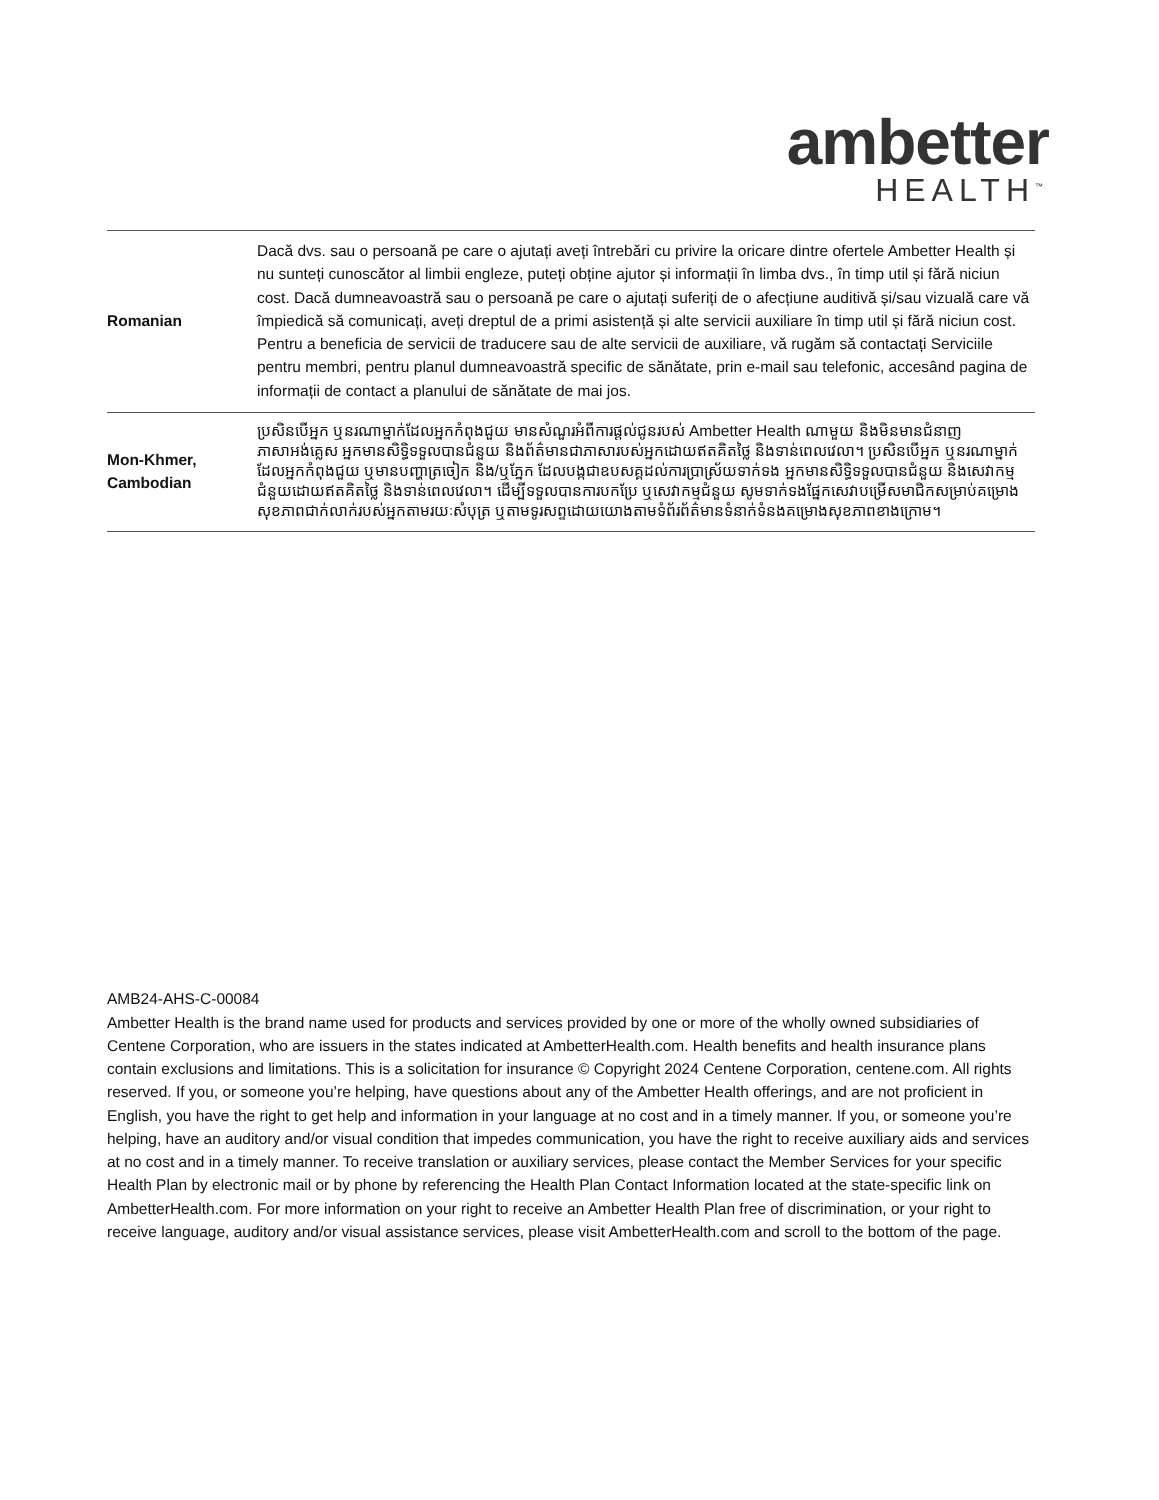ambetter
HEALTH<sup>™</sup>
| Romanian | Dacă dvs. sau o persoană pe care o ajutați aveți întrebări cu privire la oricare dintre ofertele Ambetter Health și nu sunteți cunoscător al limbii engleze, puteți obține ajutor și informații în limba dvs., în timp util și fără niciun cost. Dacă dumneavoastră sau o persoană pe care o ajutați suferiți de o afecțiune auditivă și/sau vizuală care vă împiedică să comunicați, aveți dreptul de a primi asistență și alte servicii auxiliare în timp util și fără niciun cost. Pentru a beneficia de servicii de traducere sau de alte servicii de auxiliare, vă rugăm să contactați Serviciile pentru membri, pentru planul dumneavoastră specific de sănătate, prin e-mail sau telefonic, accesând pagina de informații de contact a planului de sănătate de mai jos. |
| Mon-Khmer, Cambodian | ប្រសិនបើអ្នក ឬនរណាម្នាក់ដែលអ្នកកំពុងជួយ មានសំណួរអំពីការផ្ដល់ជូនរបស់ Ambetter Health ណាមួយ និងមិនមានជំនាញភាសាអង់គ្លេស អ្នកមានសិទ្ធិទទួលបានជំនួយ និងព័ត៌មានជាភាសារបស់អ្នកដោយឥតគិតថ្លៃ និងទាន់ពេលវេលា។ ប្រសិនបើអ្នក ឬនរណាម្នាក់ដែលអ្នកកំពុងជួយ ឬមានបញ្ហាត្រចៀក និង/ឬភ្នែក ដែលបង្កជាឧបសគ្គដល់ការប្រាស្រ័យទាក់ទង អ្នកមានសិទ្ធិទទួលបានជំនួយ និងសេវាកម្មជំនួយដោយឥតគិតថ្លៃ និងទាន់ពេលវេលា។ ដើម្បីទទួលបានការបកប្រែ ឬសេវាកម្មជំនួយ សូមទាក់ទងផ្នែកសេវាបម្រើសមាជិកសម្រាប់គម្រោងសុខភាពជាក់លាក់របស់អ្នកតាមរយៈសំបុត្រ ឬតាមទូរសព្ទដោយយោងតាមទំព័រព័ត៌មានទំនាក់ទំនងគម្រោងសុខភាពខាងក្រោម។ |
AMB24-AHS-C-00084
Ambetter Health is the brand name used for products and services provided by one or more of the wholly owned subsidiaries of Centene Corporation, who are issuers in the states indicated at AmbetterHealth.com. Health benefits and health insurance plans contain exclusions and limitations. This is a solicitation for insurance © Copyright 2024 Centene Corporation, centene.com. All rights reserved. If you, or someone you’re helping, have questions about any of the Ambetter Health offerings, and are not proficient in English, you have the right to get help and information in your language at no cost and in a timely manner. If you, or someone you’re helping, have an auditory and/or visual condition that impedes communication, you have the right to receive auxiliary aids and services at no cost and in a timely manner. To receive translation or auxiliary services, please contact the Member Services for your specific Health Plan by electronic mail or by phone by referencing the Health Plan Contact Information located at the state-specific link on AmbetterHealth.com. For more information on your right to receive an Ambetter Health Plan free of discrimination, or your right to receive language, auditory and/or visual assistance services, please visit AmbetterHealth.com and scroll to the bottom of the page.